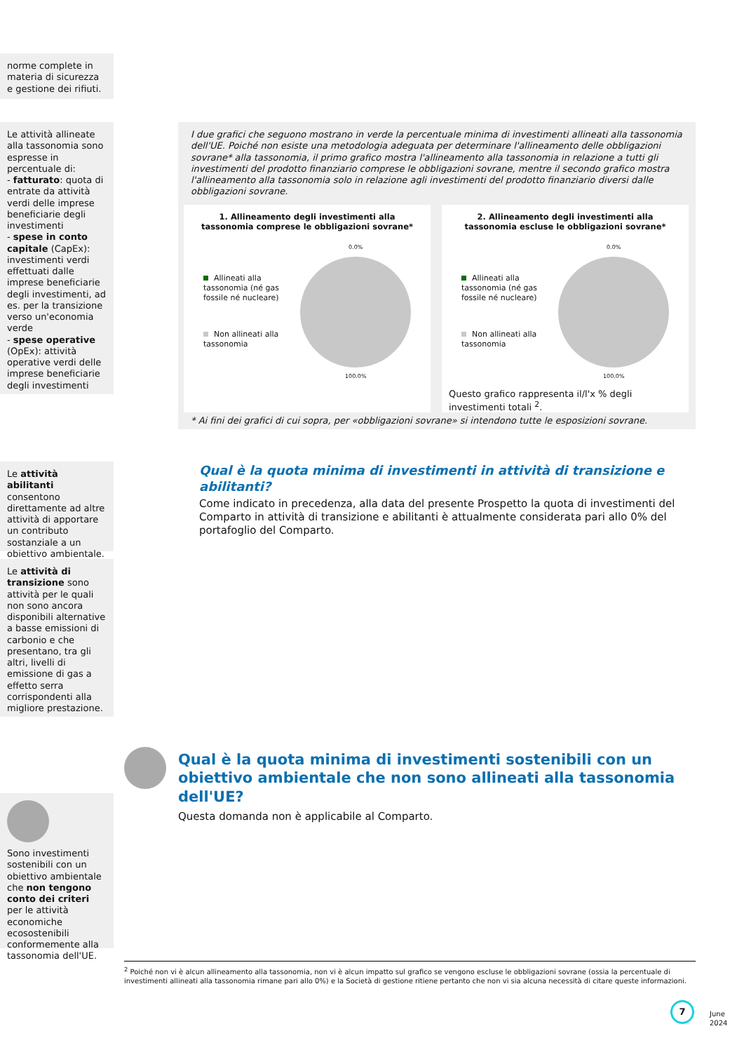norme complete in materia di sicurezza e gestione dei rifiuti.
Le attività allineate alla tassonomia sono espresse in percentuale di:
- fatturato: quota di entrate da attività verdi delle imprese beneficiarie degli investimenti
- spese in conto capitale (CapEx): investimenti verdi effettuati dalle imprese beneficiarie degli investimenti, ad es. per la transizione verso un'economia verde
- spese operative (OpEx): attività operative verdi delle imprese beneficiarie degli investimenti
I due grafici che seguono mostrano in verde la percentuale minima di investimenti allineati alla tassonomia dell'UE. Poiché non esiste una metodologia adeguata per determinare l'allineamento delle obbligazioni sovrane* alla tassonomia, il primo grafico mostra l'allineamento alla tassonomia in relazione a tutti gli investimenti del prodotto finanziario comprese le obbligazioni sovrane, mentre il secondo grafico mostra l'allineamento alla tassonomia solo in relazione agli investimenti del prodotto finanziario diversi dalle obbligazioni sovrane.
1. Allineamento degli investimenti alla tassonomia comprese le obbligazioni sovrane*
0.0%
100.0%
Allineati alla tassonomia (né gas fossile né nucleare)
Non allineati alla tassonomia
2. Allineamento degli investimenti alla tassonomia escluse le obbligazioni sovrane*
0.0%
100.0%
Allineati alla tassonomia (né gas fossile né nucleare)
Non allineati alla tassonomia
Questo grafico rappresenta il/l'x % degli investimenti totali <sup>2</sup>.
* Ai fini dei grafici di cui sopra, per «obbligazioni sovrane» si intendono tutte le esposizioni sovrane.
Le attività abilitanti consentono direttamente ad altre attività di apportare un contributo sostanziale a un obiettivo ambientale.
Le attività di transizione sono attività per le quali non sono ancora disponibili alternative a basse emissioni di carbonio e che presentano, tra gli altri, livelli di emissione di gas a effetto serra corrispondenti alla migliore prestazione.
Qual è la quota minima di investimenti in attività di transizione e abilitanti?
Come indicato in precedenza, alla data del presente Prospetto la quota di investimenti del Comparto in attività di transizione e abilitanti è attualmente considerata pari allo 0% del portafoglio del Comparto.
Qual è la quota minima di investimenti sostenibili con un obiettivo ambientale che non sono allineati alla tassonomia dell'UE?
Questa domanda non è applicabile al Comparto.
Sono investimenti sostenibili con un obiettivo ambientale che non tengono conto dei criteri per le attività economiche ecosostenibili conformemente alla tassonomia dell'UE.
<sup>2</sup> Poiché non vi è alcun allineamento alla tassonomia, non vi è alcun impatto sul grafico se vengono escluse le obbligazioni sovrane (ossia la percentuale di investimenti allineati alla tassonomia rimane pari allo 0%) e la Società di gestione ritiene pertanto che non vi sia alcuna necessità di citare queste informazioni.
7
June 2024